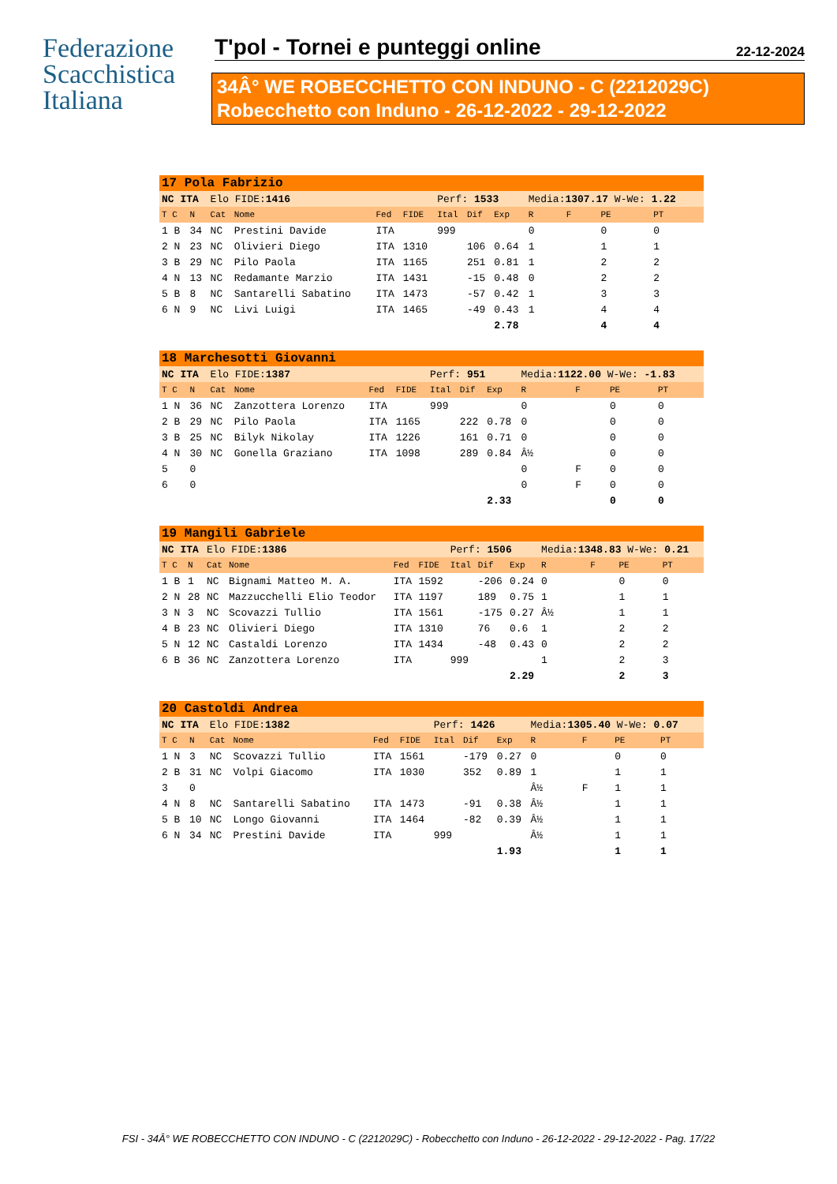Federazione
Scacchistica
Italiana
T'pol - Tornei e punteggi online 22-12-2024
34Â° WE ROBECCHETTO CON INDUNO - C (2212029C)
Robecchetto con Induno - 26-12-2022 - 29-12-2022
| 17 Pola Fabrizio | | | | | | | | | | | | |
| NC ITA | | Elo FIDE: 1416 | | | | Perf: 1533 | | | Media: 1307.17 W-We: 1.22 | | | |
| T C | N | Cat | Nome | Fed | FIDE | Ital | Dif | Exp | R | F | PE | PT |
| 1 B | 34 | NC | Prestini Davide | ITA | | 999 | | | 0 | | 0 | 0 |
| 2 N | 23 | NC | Olivieri Diego | ITA | 1310 | | 106 | 0.64 | 1 | | 1 | 1 |
| 3 B | 29 | NC | Pilo Paola | ITA | 1165 | | 251 | 0.81 | 1 | | 2 | 2 |
| 4 N | 13 | NC | Redamante Marzio | ITA | 1431 | | -15 | 0.48 | 0 | | 2 | 2 |
| 5 B | 8 | NC | Santarelli Sabatino | ITA | 1473 | | -57 | 0.42 | 1 | | 3 | 3 |
| 6 N | 9 | NC | Livi Luigi | ITA | 1465 | | -49 | 0.43 | 1 | | 4 | 4 |
| | | | | | | | | 2.78 | | | 4 | 4 |
| 18 Marchesotti Giovanni | | | | | | | | | | | | |
| NC ITA | | Elo FIDE: 1387 | | | | Perf: 951 | | | Media: 1122.00 W-We: -1.83 | | | |
| T C | N | Cat | Nome | Fed | FIDE | Ital | Dif | Exp | R | F | PE | PT |
| 1 N | 36 | NC | Zanzottera Lorenzo | ITA | | 999 | | | 0 | | 0 | 0 |
| 2 B | 29 | NC | Pilo Paola | ITA | 1165 | | 222 | 0.78 | 0 | | 0 | 0 |
| 3 B | 25 | NC | Bilyk Nikolay | ITA | 1226 | | 161 | 0.71 | 0 | | 0 | 0 |
| 4 N | 30 | NC | Gonella Graziano | ITA | 1098 | | 289 | 0.84 | Â½ | | 0 | 0 |
| 5 | 0 | | | | | | | | 0 | F | 0 | 0 |
| 6 | 0 | | | | | | | | 0 | F | 0 | 0 |
| | | | | | | | | 2.33 | | | 0 | 0 |
| 19 Mangili Gabriele | | | | | | | | | | | | |
| NC ITA | | Elo FIDE: 1386 | | | | Perf: 1506 | | | Media: 1348.83 W-We: 0.21 | | | |
| T C | N | Cat | Nome | Fed | FIDE | Ital | Dif | Exp | R | F | PE | PT |
| 1 B | 1 | NC | Bignami Matteo M. A. | ITA | 1592 | | -206 | 0.24 | 0 | | 0 | 0 |
| 2 N | 28 | NC | Mazzucchelli Elio Teodor | ITA | 1197 | | 189 | 0.75 | 1 | | 1 | 1 |
| 3 N | 3 | NC | Scovazzi Tullio | ITA | 1561 | | -175 | 0.27 | Â½ | | 1 | 1 |
| 4 B | 23 | NC | Olivieri Diego | ITA | 1310 | | 76 | 0.6 | 1 | | 2 | 2 |
| 5 N | 12 | NC | Castaldi Lorenzo | ITA | 1434 | | -48 | 0.43 | 0 | | 2 | 2 |
| 6 B | 36 | NC | Zanzottera Lorenzo | ITA | | 999 | | | 1 | | 2 | 3 |
| | | | | | | | | 2.29 | | | 2 | 3 |
| 20 Castoldi Andrea | | | | | | | | | | | | |
| NC ITA | | Elo FIDE: 1382 | | | | Perf: 1426 | | | Media: 1305.40 W-We: 0.07 | | | |
| T C | N | Cat | Nome | Fed | FIDE | Ital | Dif | Exp | R | F | PE | PT |
| 1 N | 3 | NC | Scovazzi Tullio | ITA | 1561 | | -179 | 0.27 | 0 | | 0 | 0 |
| 2 B | 31 | NC | Volpi Giacomo | ITA | 1030 | | 352 | 0.89 | 1 | | 1 | 1 |
| 3 | 0 | | | | | | | | Â½ | F | 1 | 1 |
| 4 N | 8 | NC | Santarelli Sabatino | ITA | 1473 | | -91 | 0.38 | Â½ | | 1 | 1 |
| 5 B | 10 | NC | Longo Giovanni | ITA | 1464 | | -82 | 0.39 | Â½ | | 1 | 1 |
| 6 N | 34 | NC | Prestini Davide | ITA | | 999 | | | Â½ | | 1 | 1 |
| | | | | | | | | 1.93 | | | 1 | 1 |
FSI - 34Â° WE ROBECCHETTO CON INDUNO - C (2212029C) - Robecchetto con Induno - 26-12-2022 - 29-12-2022 - Pag. 17/22